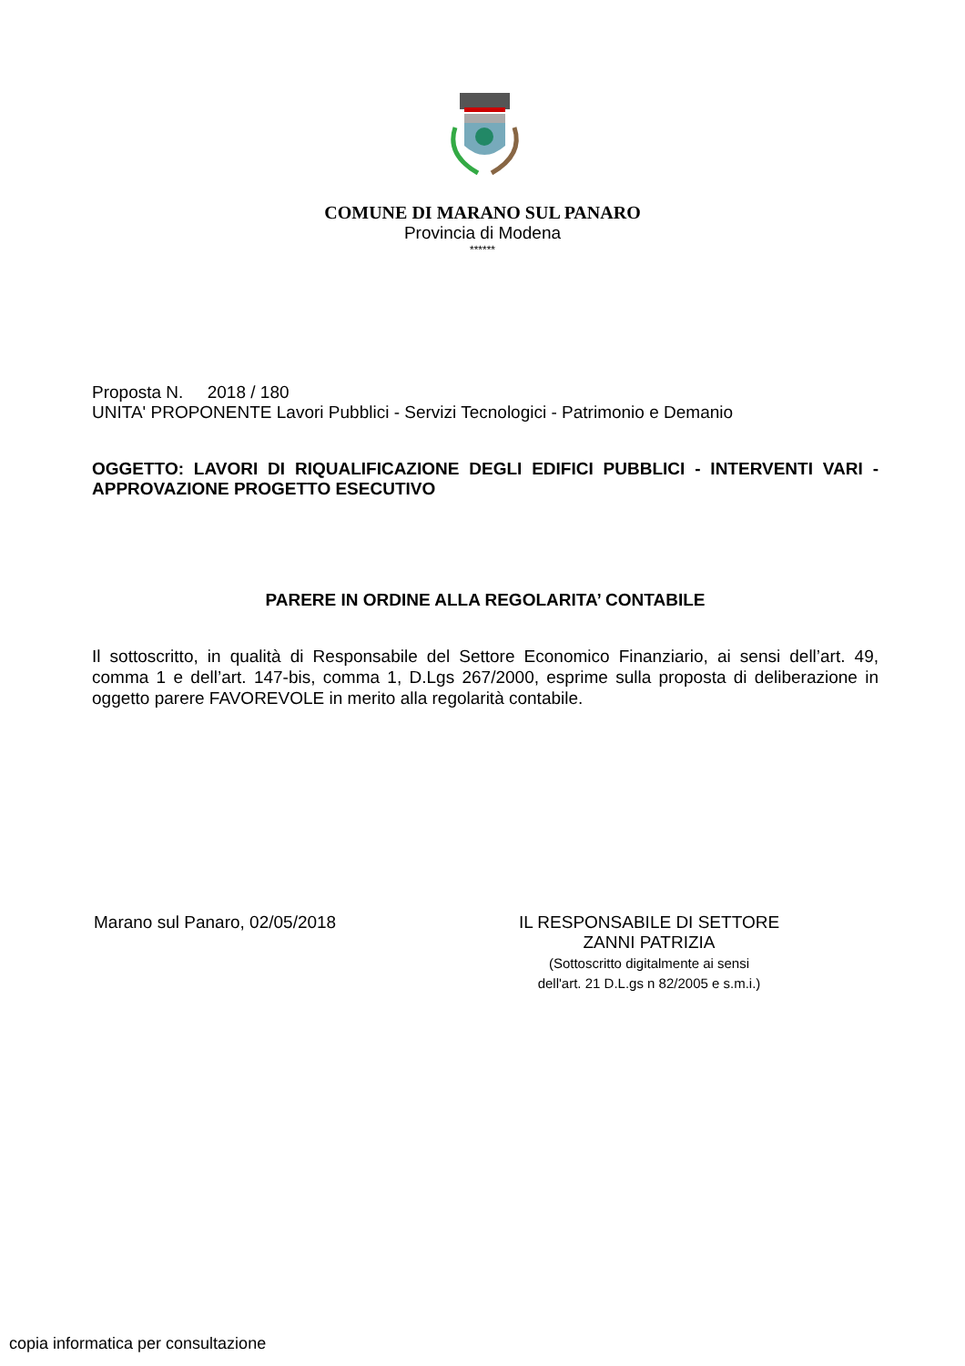COMUNE DI MARANO SUL PANARO
Provincia di Modena
******
Proposta N. 2018 / 180
UNITA' PROPONENTE Lavori Pubblici - Servizi Tecnologici - Patrimonio e Demanio
OGGETTO: LAVORI DI RIQUALIFICAZIONE DEGLI EDIFICI PUBBLICI - INTERVENTI VARI - APPROVAZIONE PROGETTO ESECUTIVO
PARERE IN ORDINE ALLA REGOLARITA’ CONTABILE
Il sottoscritto, in qualità di Responsabile del Settore Economico Finanziario, ai sensi dell’art. 49, comma 1 e dell’art. 147-bis, comma 1, D.Lgs 267/2000, esprime sulla proposta di deliberazione in oggetto parere FAVOREVOLE in merito alla regolarità contabile.
Marano sul Panaro, 02/05/2018 IL RESPONSABILE DI SETTORE
ZANNI PATRIZIA
(Sottoscritto digitalmente ai sensi
dell'art. 21 D.L.gs n 82/2005 e s.m.i.)
copia informatica per consultazione